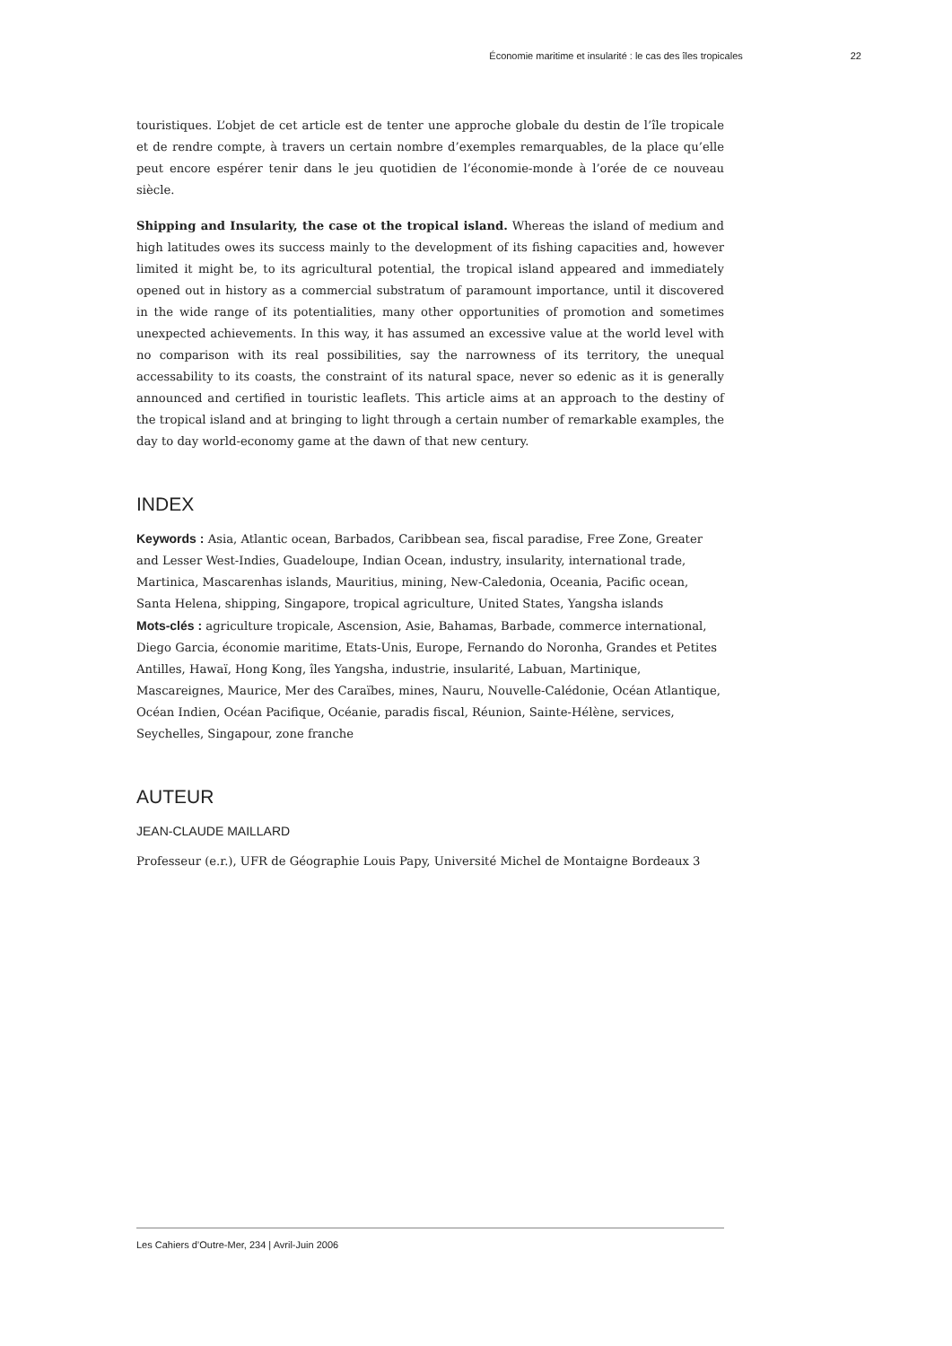Économie maritime et insularité : le cas des îles tropicales 22
touristiques. L’objet de cet article est de tenter une approche globale du destin de l’île tropicale et de rendre compte, à travers un certain nombre d’exemples remarquables, de la place qu’elle peut encore espérer tenir dans le jeu quotidien de l’économie-monde à l’orée de ce nouveau siècle.
Shipping and Insularity, the case ot the tropical island. Whereas the island of medium and high latitudes owes its success mainly to the development of its fishing capacities and, however limited it might be, to its agricultural potential, the tropical island appeared and immediately opened out in history as a commercial substratum of paramount importance, until it discovered in the wide range of its potentialities, many other opportunities of promotion and sometimes unexpected achievements. In this way, it has assumed an excessive value at the world level with no comparison with its real possibilities, say the narrowness of its territory, the unequal accessability to its coasts, the constraint of its natural space, never so edenic as it is generally announced and certified in touristic leaflets. This article aims at an approach to the destiny of the tropical island and at bringing to light through a certain number of remarkable examples, the day to day world-economy game at the dawn of that new century.
INDEX
Keywords : Asia, Atlantic ocean, Barbados, Caribbean sea, fiscal paradise, Free Zone, Greater and Lesser West-Indies, Guadeloupe, Indian Ocean, industry, insularity, international trade, Martinica, Mascarenhas islands, Mauritius, mining, New-Caledonia, Oceania, Pacific ocean, Santa Helena, shipping, Singapore, tropical agriculture, United States, Yangsha islands
Mots-clés : agriculture tropicale, Ascension, Asie, Bahamas, Barbade, commerce international, Diego Garcia, économie maritime, Etats-Unis, Europe, Fernando do Noronha, Grandes et Petites Antilles, Hawaï, Hong Kong, îles Yangsha, industrie, insularité, Labuan, Martinique, Mascareignes, Maurice, Mer des Caraïbes, mines, Nauru, Nouvelle-Calédonie, Océan Atlantique, Océan Indien, Océan Pacifique, Océanie, paradis fiscal, Réunion, Sainte-Hélène, services, Seychelles, Singapour, zone franche
AUTEUR
JEAN-CLAUDE MAILLARD
Professeur (e.r.), UFR de Géographie Louis Papy, Université Michel de Montaigne Bordeaux 3
Les Cahiers d’Outre-Mer, 234 | Avril-Juin 2006